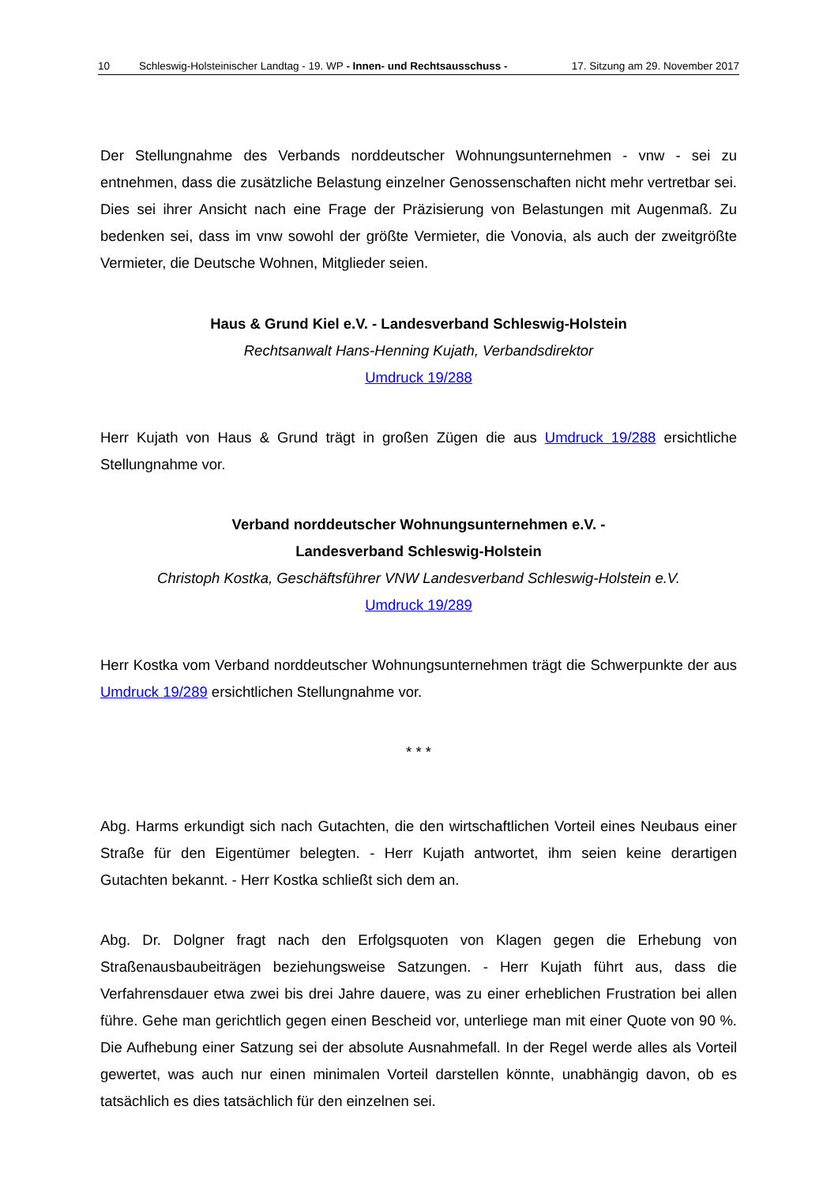10 Schleswig-Holsteinischer Landtag - 19. WP - Innen- und Rechtsausschuss - 17. Sitzung am 29. November 2017
Der Stellungnahme des Verbands norddeutscher Wohnungsunternehmen - vnw - sei zu entnehmen, dass die zusätzliche Belastung einzelner Genossenschaften nicht mehr vertretbar sei. Dies sei ihrer Ansicht nach eine Frage der Präzisierung von Belastungen mit Augenmaß. Zu bedenken sei, dass im vnw sowohl der größte Vermieter, die Vonovia, als auch der zweitgrößte Vermieter, die Deutsche Wohnen, Mitglieder seien.
Haus & Grund Kiel e.V. - Landesverband Schleswig-Holstein
Rechtsanwalt Hans-Henning Kujath, Verbandsdirektor
Umdruck 19/288
Herr Kujath von Haus & Grund trägt in großen Zügen die aus Umdruck 19/288 ersichtliche Stellungnahme vor.
Verband norddeutscher Wohnungsunternehmen e.V. -
Landesverband Schleswig-Holstein
Christoph Kostka, Geschäftsführer VNW Landesverband Schleswig-Holstein e.V.
Umdruck 19/289
Herr Kostka vom Verband norddeutscher Wohnungsunternehmen trägt die Schwerpunkte der aus Umdruck 19/289 ersichtlichen Stellungnahme vor.
* * *
Abg. Harms erkundigt sich nach Gutachten, die den wirtschaftlichen Vorteil eines Neubaus einer Straße für den Eigentümer belegten. - Herr Kujath antwortet, ihm seien keine derartigen Gutachten bekannt. - Herr Kostka schließt sich dem an.
Abg. Dr. Dolgner fragt nach den Erfolgsquoten von Klagen gegen die Erhebung von Straßenausbaubeiträgen beziehungsweise Satzungen. - Herr Kujath führt aus, dass die Verfahrensdauer etwa zwei bis drei Jahre dauere, was zu einer erheblichen Frustration bei allen führe. Gehe man gerichtlich gegen einen Bescheid vor, unterliege man mit einer Quote von 90 %. Die Aufhebung einer Satzung sei der absolute Ausnahmefall. In der Regel werde alles als Vorteil gewertet, was auch nur einen minimalen Vorteil darstellen könnte, unabhängig davon, ob es tatsächlich es dies tatsächlich für den einzelnen sei.